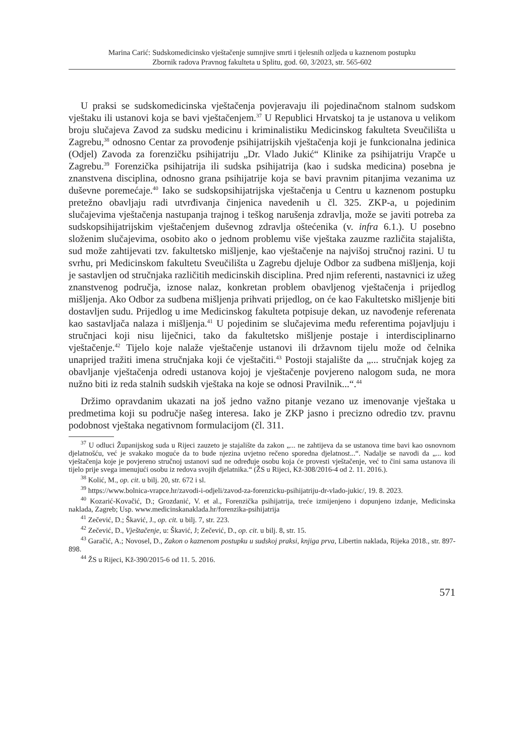Marina Carić: Sudskomedicinsko vještačenje sumnjive smrti i tjelesnih ozljeda u kaznenom postupku
Zbornik radova Pravnog fakulteta u Splitu, god. 60, 3/2023, str. 565-602
U praksi se sudskomedicinska vještačenja povjeravaju ili pojedinačnom stalnom sudskom vještaku ili ustanovi koja se bavi vještačenjem.<sup>37</sup> U Republici Hrvatskoj ta je ustanova u velikom broju slučajeva Zavod za sudsku medicinu i kriminalistiku Medicinskog fakulteta Sveučilišta u Zagrebu,<sup>38</sup> odnosno Centar za provođenje psihijatrijskih vještačenja koji je funkcionalna jedinica (Odjel) Zavoda za forenzičku psihijatriju „Dr. Vlado Jukić“ Klinike za psihijatriju Vrapče u Zagrebu.<sup>39</sup> Forenzička psihijatrija ili sudska psihijatrija (kao i sudska medicina) posebna je znanstvena disciplina, odnosno grana psihijatrije koja se bavi pravnim pitanjima vezanima uz duševne poremećaje.<sup>40</sup> Iako se sudskopsihijatrijska vještačenja u Centru u kaznenom postupku pretežno obavljaju radi utvrđivanja činjenica navedenih u čl. 325. ZKP-a, u pojedinim slučajevima vještačenja nastupanja trajnog i teškog narušenja zdravlja, može se javiti potreba za sudskopsihijatrijskim vještačenjem duševnog zdravlja oštećenika (v. infra 6.1.). U posebno složenim slučajevima, osobito ako o jednom problemu više vještaka zauzme različita stajališta, sud može zahtijevati tzv. fakultetsko mišljenje, kao vještačenje na najvišoj stručnoj razini. U tu svrhu, pri Medicinskom fakultetu Sveučilišta u Zagrebu djeluje Odbor za sudbena mišljenja, koji je sastavljen od stručnjaka različitih medicinskih disciplina. Pred njim referenti, nastavnici iz užeg znanstvenog područja, iznose nalaz, konkretan problem obavljenog vještačenja i prijedlog mišljenja. Ako Odbor za sudbena mišljenja prihvati prijedlog, on će kao Fakultetsko mišljenje biti dostavljen sudu. Prijedlog u ime Medicinskog fakulteta potpisuje dekan, uz navođenje referenata kao sastavljača nalaza i mišljenja.<sup>41</sup> U pojedinim se slučajevima među referentima pojavljuju i stručnjaci koji nisu liječnici, tako da fakultetsko mišljenje postaje i interdisciplinarno vještačenje.<sup>42</sup> Tijelo koje nalaže vještačenje ustanovi ili državnom tijelu može od čelnika unaprijed tražiti imena stručnjaka koji će vještačiti.<sup>43</sup> Postoji stajalište da „... stručnjak kojeg za obavljanje vještačenja odredi ustanova kojoj je vještačenje povjereno nalogom suda, ne mora nužno biti iz reda stalnih sudskih vještaka na koje se odnosi Pravilnik...“.<sup>44</sup>
Držimo opravdanim ukazati na još jedno važno pitanje vezano uz imenovanje vještaka u predmetima koji su područje našeg interesa. Iako je ZKP jasno i precizno odredio tzv. pravnu podobnost vještaka negativnom formulacijom (čl. 311.
<sup>37</sup> U odluci Županijskog suda u Rijeci zauzeto je stajalište da zakon „... ne zahtijeva da se ustanova time bavi kao osnovnom djelatnošću, već je svakako moguće da to bude njezina uvjetno rečeno sporedna djelatnost...“. Nadalje se navodi da „... kod vještačenja koje je povjereno stručnoj ustanovi sud ne određuje osobu koja će provesti vještačenje, već to čini sama ustanova ili tijelo prije svega imenujući osobu iz redova svojih djelatnika.“ (ŽS u Rijeci, Kž-308/2016-4 od 2. 11. 2016.).
<sup>38</sup> Kolić, M., op. cit. u bilj. 20, str. 672 i sl.
<sup>39</sup> https://www.bolnica-vrapce.hr/zavodi-i-odjeli/zavod-za-forenzicku-psihijatriju-dr-vlado-jukic/, 19. 8. 2023.
<sup>40</sup> Kozarić-Kovačić, D.; Grozdanić, V. et al., Forenzička psihijatrija, treće izmijenjeno i dopunjeno izdanje, Medicinska naklada, Zagreb; Usp. www.medicinskanaklada.hr/forenzika-psihijatrija
<sup>41</sup> Zečević, D.; Škavić, J., op. cit. u bilj. 7, str. 223.
<sup>42</sup> Zečević, D., Vještačenje, u: Škavić, J; Zečević, D., op. cit. u bilj. 8, str. 15.
<sup>43</sup> Garačić, A.; Novosel, D., Zakon o kaznenom postupku u sudskoj praksi, knjiga prva, Libertin naklada, Rijeka 2018., str. 897-898.
<sup>44</sup> ŽS u Rijeci, Kž-390/2015-6 od 11. 5. 2016.
571